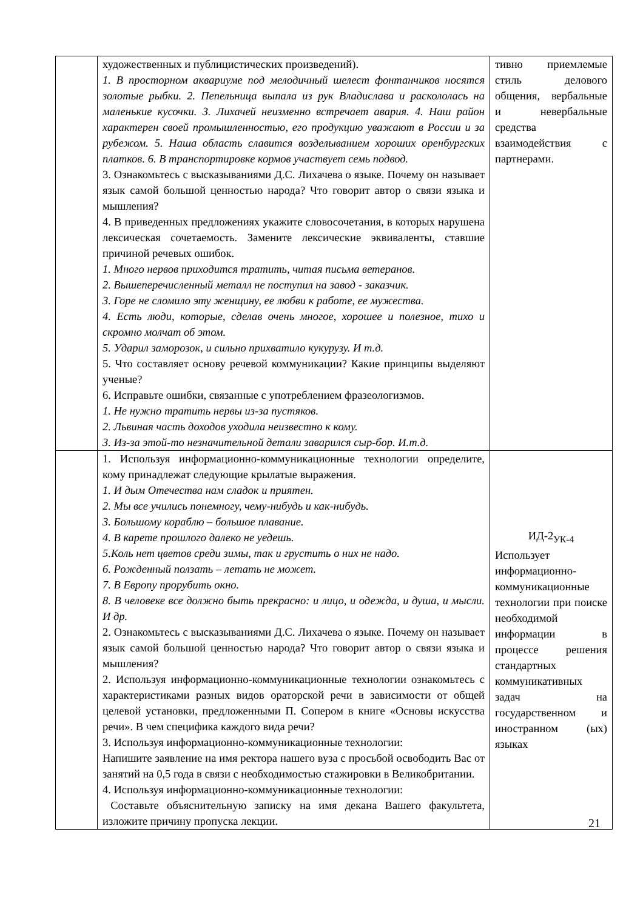| | художественных и публицистических произведений). 1. В просторном аквариуме под мелодичный шелест фонтанчиков носятся золотые рыбки. 2. Пепельница выпала из рук Владислава и раскололась на маленькие кусочки. 3. Лихачей неизменно встречает авария. 4. Наш район характерен своей промышленностью, его продукцию уважают в России и за рубежом. 5. Наша область славится возделыванием хороших оренбургских платков. 6. В транспортировке кормов участвует семь подвод. 3. Ознакомьтесь с высказываниями Д.С. Лихачева о языке. Почему он называет язык самой большой ценностью народа? Что говорит автор о связи языка и мышления? 4. В приведенных предложениях укажите словосочетания, в которых нарушена лексическая сочетаемость. Замените лексические эквиваленты, ставшие причиной речевых ошибок. 1. Много нервов приходится тратить, читая письма ветеранов. 2. Вышеперечисленный металл не поступил на завод - заказчик. 3. Горе не сломило эту женщину, ее любви к работе, ее мужества. 4. Есть люди, которые, сделав очень многое, хорошее и полезное, тихо и скромно молчат об этом. 5. Ударил заморозок, и сильно прихватило кукурузу. И т.д. 5. Что составляет основу речевой коммуникации? Какие принципы выделяют ученые? 6. Исправьте ошибки, связанные с употреблением фразеологизмов. 1. Не нужно тратить нервы из-за пустяков. 2. Львиная часть доходов уходила неизвестно к кому. 3. Из-за этой-то незначительной детали заварился сыр-бор. И.т.д. | тивно приемлемые стиль делового общения, вербальные и невербальные средства взаимодействия с партнерами. |
| | 1. Используя информационно-коммуникационные технологии определите, кому принадлежат следующие крылатые выражения. 1. И дым Отечества нам сладок и приятен. 2. Мы все учились понемногу, чему-нибудь и как-нибудь. 3. Большому кораблю – большое плавание. 4. В карете прошлого далеко не уедешь. 5.Коль нет цветов среди зимы, так и грустить о них не надо. 6. Рожденный ползать – летать не может. 7. В Европу прорубить окно. 8. В человеке все должно быть прекрасно: и лицо, и одежда, и душа, и мысли. И др. 2. Ознакомьтесь с высказываниями Д.С. Лихачева о языке. Почему он называет язык самой большой ценностью народа? Что говорит автор о связи языка и мышления? 2. Используя информационно-коммуникационные технологии ознакомьтесь с характеристиками разных видов ораторской речи в зависимости от общей целевой установки, предложенными П. Сопером в книге «Основы искусства речи». В чем специфика каждого вида речи? 3. Используя информационно-коммуникационные технологии: Напишите заявление на имя ректора нашего вуза с просьбой освободить Вас от занятий на 0,5 года в связи с необходимостью стажировки в Великобритании. 4. Используя информационно-коммуникационные технологии: Составьте объяснительную записку на имя декана Вашего факультета, изложите причину пропуска лекции. | ИД-2<sub>УК-4</sub> Использует информационно-коммуникационные технологии при поиске необходимой информации в процессе решения стандартных коммуникативных задач на государственном и иностранном (ых) языках |
21